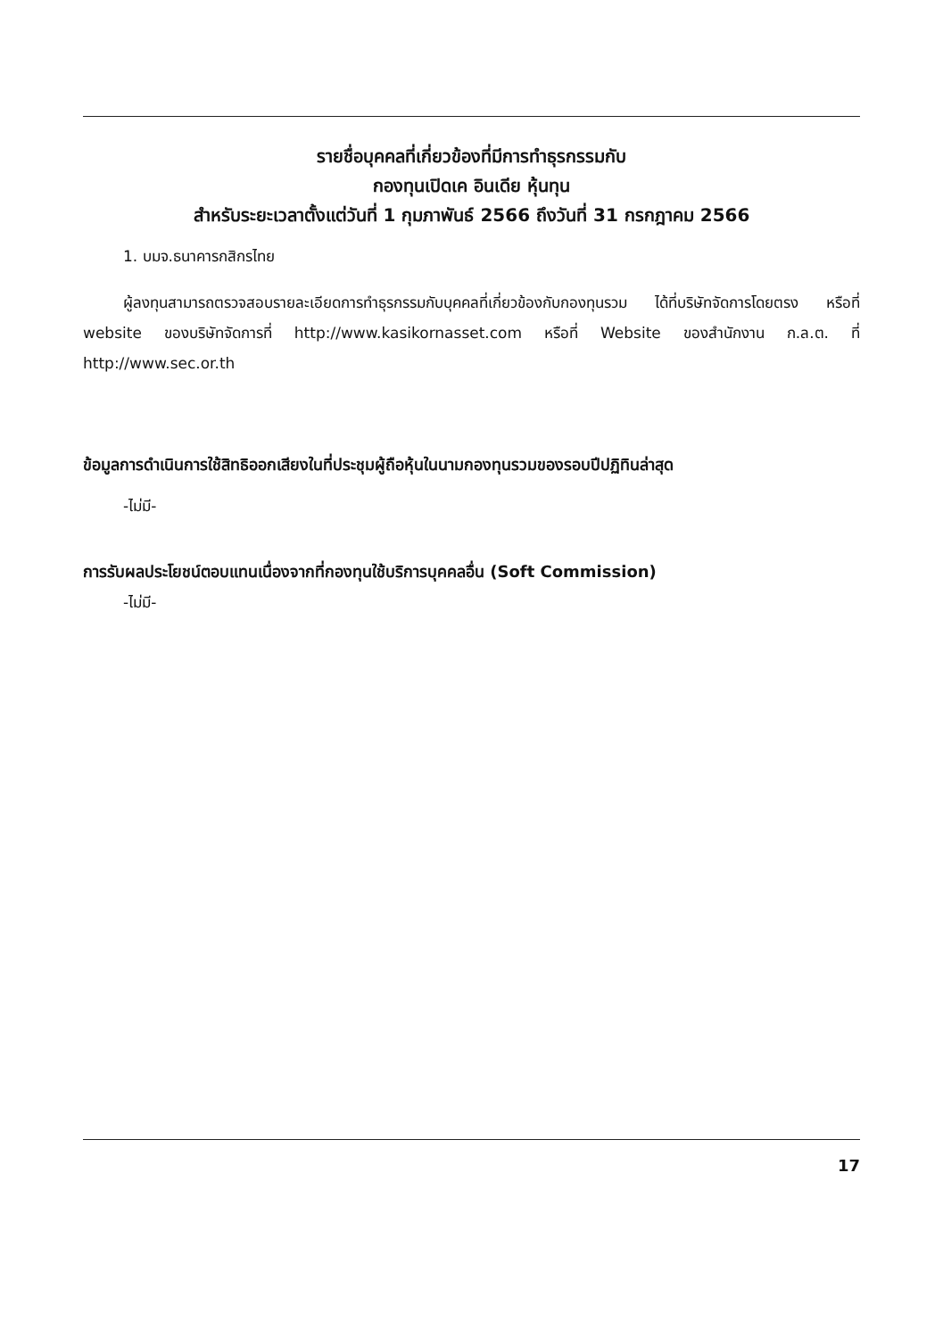รายชื่อบุคคลที่เกี่ยวข้องที่มีการทำธุรกรรมกับ
กองทุนเปิดเค อินเดีย หุ้นทุน
สำหรับระยะเวลาตั้งแต่วันที่ 1 กุมภาพันธ์ 2566 ถึงวันที่ 31 กรกฎาคม 2566
1. บมจ.ธนาคารกสิกรไทย
ผู้ลงทุนสามารถตรวจสอบรายละเอียดการทำธุรกรรมกับบุคคลที่เกี่ยวข้องกับกองทุนรวม ได้ที่บริษัทจัดการโดยตรง หรือที่ website ของบริษัทจัดการที่ http://www.kasikornasset.com หรือที่ Website ของสำนักงาน ก.ล.ต. ที่ http://www.sec.or.th
ข้อมูลการดำเนินการใช้สิทธิออกเสียงในที่ประชุมผู้ถือหุ้นในนามกองทุนรวมของรอบปีปฏิทินล่าสุด
-ไม่มี-
การรับผลประโยชน์ตอบแทนเนื่องจากที่กองทุนใช้บริการบุคคลอื่น (Soft Commission)
-ไม่มี-
17